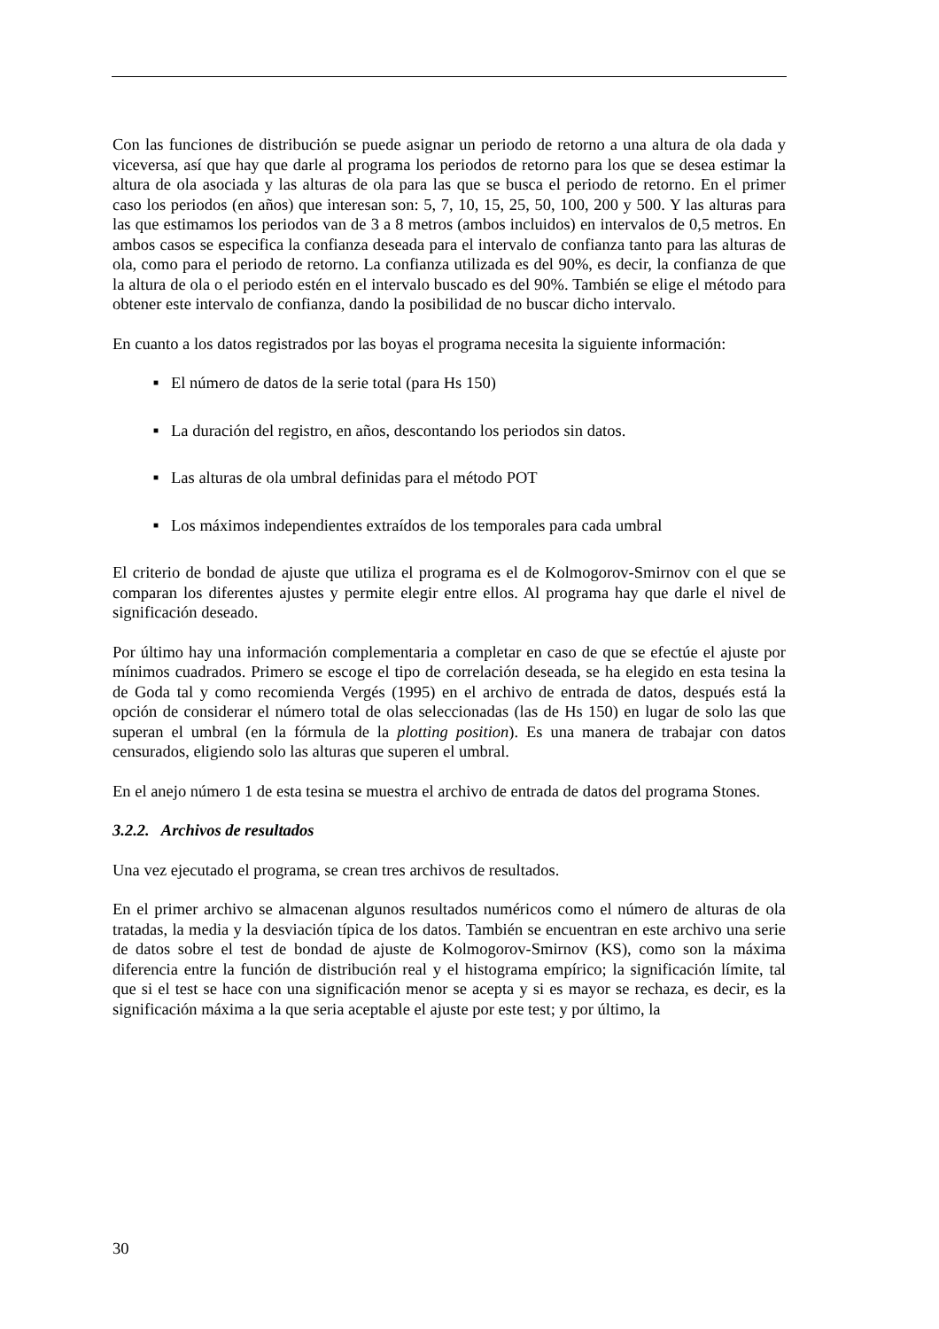Con las funciones de distribución se puede asignar un periodo de retorno a una altura de ola dada y viceversa, así que hay que darle al programa los periodos de retorno para los que se desea estimar la altura de ola asociada y las alturas de ola para las que se busca el periodo de retorno. En el primer caso los periodos (en años) que interesan son: 5, 7, 10, 15, 25, 50, 100, 200 y 500. Y las alturas para las que estimamos los periodos van de 3 a 8 metros (ambos incluidos) en intervalos de 0,5 metros. En ambos casos se especifica la confianza deseada para el intervalo de confianza tanto para las alturas de ola, como para el periodo de retorno. La confianza utilizada es del 90%, es decir, la confianza de que la altura de ola o el periodo estén en el intervalo buscado es del 90%. También se elige el método para obtener este intervalo de confianza, dando la posibilidad de no buscar dicho intervalo.
En cuanto a los datos registrados por las boyas el programa necesita la siguiente información:
■ El número de datos de la serie total (para Hs 150)
■ La duración del registro, en años, descontando los periodos sin datos.
■ Las alturas de ola umbral definidas para el método POT
■ Los máximos independientes extraídos de los temporales para cada umbral
El criterio de bondad de ajuste que utiliza el programa es el de Kolmogorov-Smirnov con el que se comparan los diferentes ajustes y permite elegir entre ellos. Al programa hay que darle el nivel de significación deseado.
Por último hay una información complementaria a completar en caso de que se efectúe el ajuste por mínimos cuadrados. Primero se escoge el tipo de correlación deseada, se ha elegido en esta tesina la de Goda tal y como recomienda Vergés (1995) en el archivo de entrada de datos, después está la opción de considerar el número total de olas seleccionadas (las de Hs 150) en lugar de solo las que superan el umbral (en la fórmula de la plotting position). Es una manera de trabajar con datos censurados, eligiendo solo las alturas que superen el umbral.
En el anejo número 1 de esta tesina se muestra el archivo de entrada de datos del programa Stones.
3.2.2. Archivos de resultados
Una vez ejecutado el programa, se crean tres archivos de resultados.
En el primer archivo se almacenan algunos resultados numéricos como el número de alturas de ola tratadas, la media y la desviación típica de los datos. También se encuentran en este archivo una serie de datos sobre el test de bondad de ajuste de Kolmogorov-Smirnov (KS), como son la máxima diferencia entre la función de distribución real y el histograma empírico; la significación límite, tal que si el test se hace con una significación menor se acepta y si es mayor se rechaza, es decir, es la significación máxima a la que seria aceptable el ajuste por este test; y por último, la
30